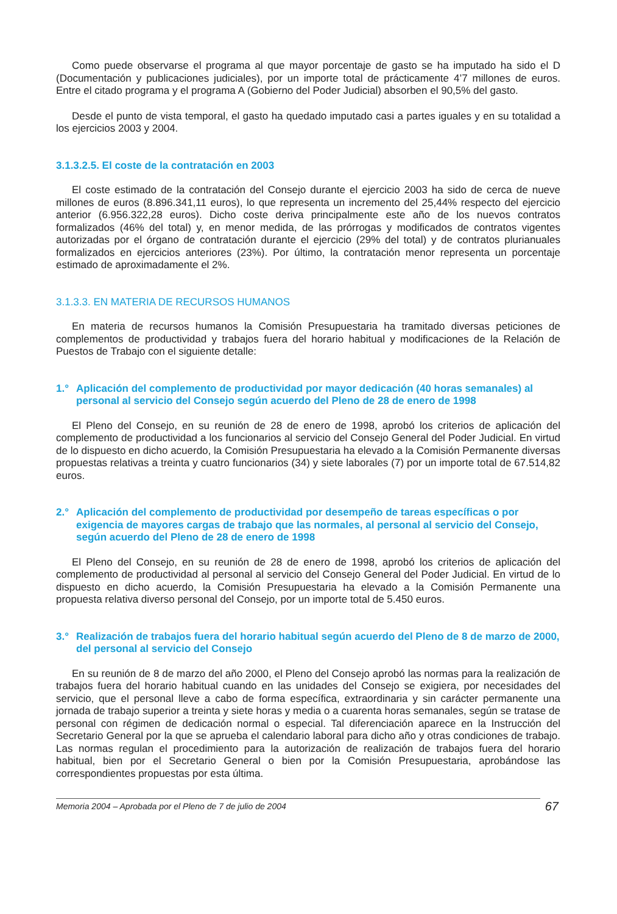Como puede observarse el programa al que mayor porcentaje de gasto se ha imputado ha sido el D (Documentación y publicaciones judiciales), por un importe total de prácticamente 4’7 millones de euros. Entre el citado programa y el programa A (Gobierno del Poder Judicial) absorben el 90,5% del gasto.
Desde el punto de vista temporal, el gasto ha quedado imputado casi a partes iguales y en su totalidad a los ejercicios 2003 y 2004.
3.1.3.2.5. El coste de la contratación en 2003
El coste estimado de la contratación del Consejo durante el ejercicio 2003 ha sido de cerca de nueve millones de euros (8.896.341,11 euros), lo que representa un incremento del 25,44% respecto del ejercicio anterior (6.956.322,28 euros). Dicho coste deriva principalmente este año de los nuevos contratos formalizados (46% del total) y, en menor medida, de las prórrogas y modificados de contratos vigentes autorizadas por el órgano de contratación durante el ejercicio (29% del total) y de contratos plurianuales formalizados en ejercicios anteriores (23%). Por último, la contratación menor representa un porcentaje estimado de aproximadamente el 2%.
3.1.3.3. EN MATERIA DE RECURSOS HUMANOS
En materia de recursos humanos la Comisión Presupuestaria ha tramitado diversas peticiones de complementos de productividad y trabajos fuera del horario habitual y modificaciones de la Relación de Puestos de Trabajo con el siguiente detalle:
1.° Aplicación del complemento de productividad por mayor dedicación (40 horas semanales) al personal al servicio del Consejo según acuerdo del Pleno de 28 de enero de 1998
El Pleno del Consejo, en su reunión de 28 de enero de 1998, aprobó los criterios de aplicación del complemento de productividad a los funcionarios al servicio del Consejo General del Poder Judicial. En virtud de lo dispuesto en dicho acuerdo, la Comisión Presupuestaria ha elevado a la Comisión Permanente diversas propuestas relativas a treinta y cuatro funcionarios (34) y siete laborales (7) por un importe total de 67.514,82 euros.
2.° Aplicación del complemento de productividad por desempeño de tareas específicas o por exigencia de mayores cargas de trabajo que las normales, al personal al servicio del Consejo, según acuerdo del Pleno de 28 de enero de 1998
El Pleno del Consejo, en su reunión de 28 de enero de 1998, aprobó los criterios de aplicación del complemento de productividad al personal al servicio del Consejo General del Poder Judicial. En virtud de lo dispuesto en dicho acuerdo, la Comisión Presupuestaria ha elevado a la Comisión Permanente una propuesta relativa diverso personal del Consejo, por un importe total de 5.450 euros.
3.° Realización de trabajos fuera del horario habitual según acuerdo del Pleno de 8 de marzo de 2000, del personal al servicio del Consejo
En su reunión de 8 de marzo del año 2000, el Pleno del Consejo aprobó las normas para la realización de trabajos fuera del horario habitual cuando en las unidades del Consejo se exigiera, por necesidades del servicio, que el personal lleve a cabo de forma específica, extraordinaria y sin carácter permanente una jornada de trabajo superior a treinta y siete horas y media o a cuarenta horas semanales, según se tratase de personal con régimen de dedicación normal o especial. Tal diferenciación aparece en la Instrucción del Secretario General por la que se aprueba el calendario laboral para dicho año y otras condiciones de trabajo. Las normas regulan el procedimiento para la autorización de realización de trabajos fuera del horario habitual, bien por el Secretario General o bien por la Comisión Presupuestaria, aprobándose las correspondientes propuestas por esta última.
Memoria 2004 – Aprobada por el Pleno de 7 de julio de 2004 67